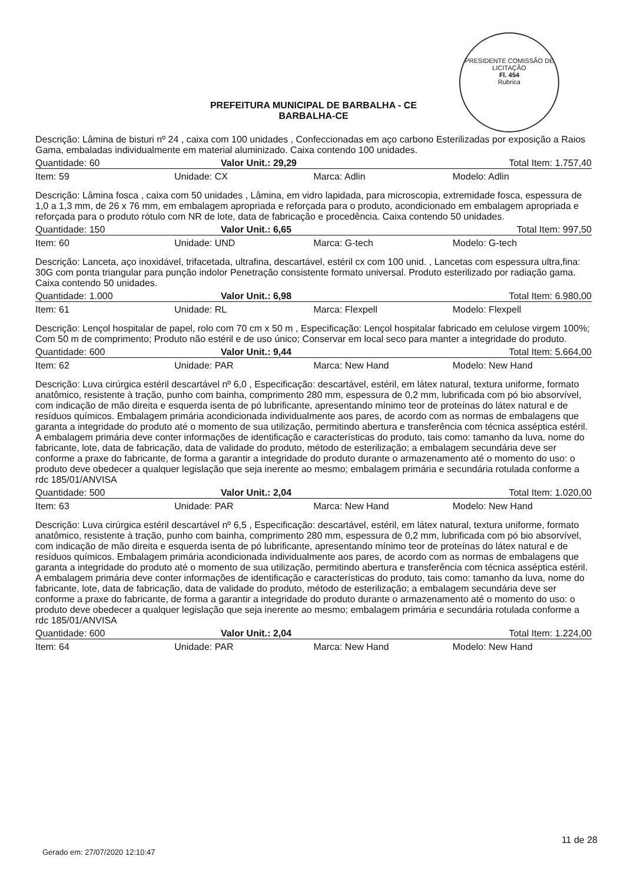PRESIDENTE COMISSÃO DE LICITAÇÃO
Fl. 454
Rubrica
PREFEITURA MUNICIPAL DE BARBALHA - CE
BARBALHA-CE
Descrição: Lâmina de bisturi nº 24 , caixa com 100 unidades , Confeccionadas em aço carbono Esterilizadas por exposição a Raios Gama, embaladas individualmente em material aluminizado. Caixa contendo 100 unidades.
Quantidade: 60 Valor Unit.: 29,29 Total Item: 1.757,40
Item: 59 Unidade: CX Marca: Adlin Modelo: Adlin
Descrição: Lâmina fosca , caixa com 50 unidades , Lâmina, em vidro lapidada, para microscopia, extremidade fosca, espessura de 1,0 a 1,3 mm, de 26 x 76 mm, em embalagem apropriada e reforçada para o produto, acondicionado em embalagem apropriada e reforçada para o produto rótulo com NR de lote, data de fabricação e procedência. Caixa contendo 50 unidades.
Quantidade: 150 Valor Unit.: 6,65 Total Item: 997,50
Item: 60 Unidade: UND Marca: G-tech Modelo: G-tech
Descrição: Lanceta, aço inoxidável, trifacetada, ultrafina, descartável, estéril cx com 100 unid. , Lancetas com espessura ultra,fina: 30G com ponta triangular para punção indolor Penetração consistente formato universal. Produto esterilizado por radiação gama. Caixa contendo 50 unidades.
Quantidade: 1.000 Valor Unit.: 6,98 Total Item: 6.980,00
Item: 61 Unidade: RL Marca: Flexpell Modelo: Flexpell
Descrição: Lençol hospitalar de papel, rolo com 70 cm x 50 m , Especificação: Lençol hospitalar fabricado em celulose virgem 100%; Com 50 m de comprimento; Produto não estéril e de uso único; Conservar em local seco para manter a integridade do produto.
Quantidade: 600 Valor Unit.: 9,44 Total Item: 5.664,00
Item: 62 Unidade: PAR Marca: New Hand Modelo: New Hand
Descrição: Luva cirúrgica estéril descartável nº 6,0 , Especificação: descartável, estéril, em látex natural, textura uniforme, formato anatômico, resistente à tração, punho com bainha, comprimento 280 mm, espessura de 0,2 mm, lubrificada com pó bio absorvível, com indicação de mão direita e esquerda isenta de pó lubrificante, apresentando mínimo teor de proteínas do látex natural e de resíduos químicos. Embalagem primária acondicionada individualmente aos pares, de acordo com as normas de embalagens que garanta a integridade do produto até o momento de sua utilização, permitindo abertura e transferência com técnica asséptica estéril. A embalagem primária deve conter informações de identificação e características do produto, tais como: tamanho da luva, nome do fabricante, lote, data de fabricação, data de validade do produto, método de esterilização; a embalagem secundária deve ser conforme a praxe do fabricante, de forma a garantir a integridade do produto durante o armazenamento até o momento do uso: o produto deve obedecer a qualquer legislação que seja inerente ao mesmo; embalagem primária e secundária rotulada conforme a rdc 185/01/ANVISA
Quantidade: 500 Valor Unit.: 2,04 Total Item: 1.020,00
Item: 63 Unidade: PAR Marca: New Hand Modelo: New Hand
Descrição: Luva cirúrgica estéril descartável nº 6,5 , Especificação: descartável, estéril, em látex natural, textura uniforme, formato anatômico, resistente à tração, punho com bainha, comprimento 280 mm, espessura de 0,2 mm, lubrificada com pó bio absorvível, com indicação de mão direita e esquerda isenta de pó lubrificante, apresentando mínimo teor de proteínas do látex natural e de resíduos químicos. Embalagem primária acondicionada individualmente aos pares, de acordo com as normas de embalagens que garanta a integridade do produto até o momento de sua utilização, permitindo abertura e transferência com técnica asséptica estéril. A embalagem primária deve conter informações de identificação e características do produto, tais como: tamanho da luva, nome do fabricante, lote, data de fabricação, data de validade do produto, método de esterilização; a embalagem secundária deve ser conforme a praxe do fabricante, de forma a garantir a integridade do produto durante o armazenamento até o momento do uso: o produto deve obedecer a qualquer legislação que seja inerente ao mesmo; embalagem primária e secundária rotulada conforme a rdc 185/01/ANVISA
Quantidade: 600 Valor Unit.: 2,04 Total Item: 1.224,00
Item: 64 Unidade: PAR Marca: New Hand Modelo: New Hand
11 de 28
Gerado em: 27/07/2020 12:10:47